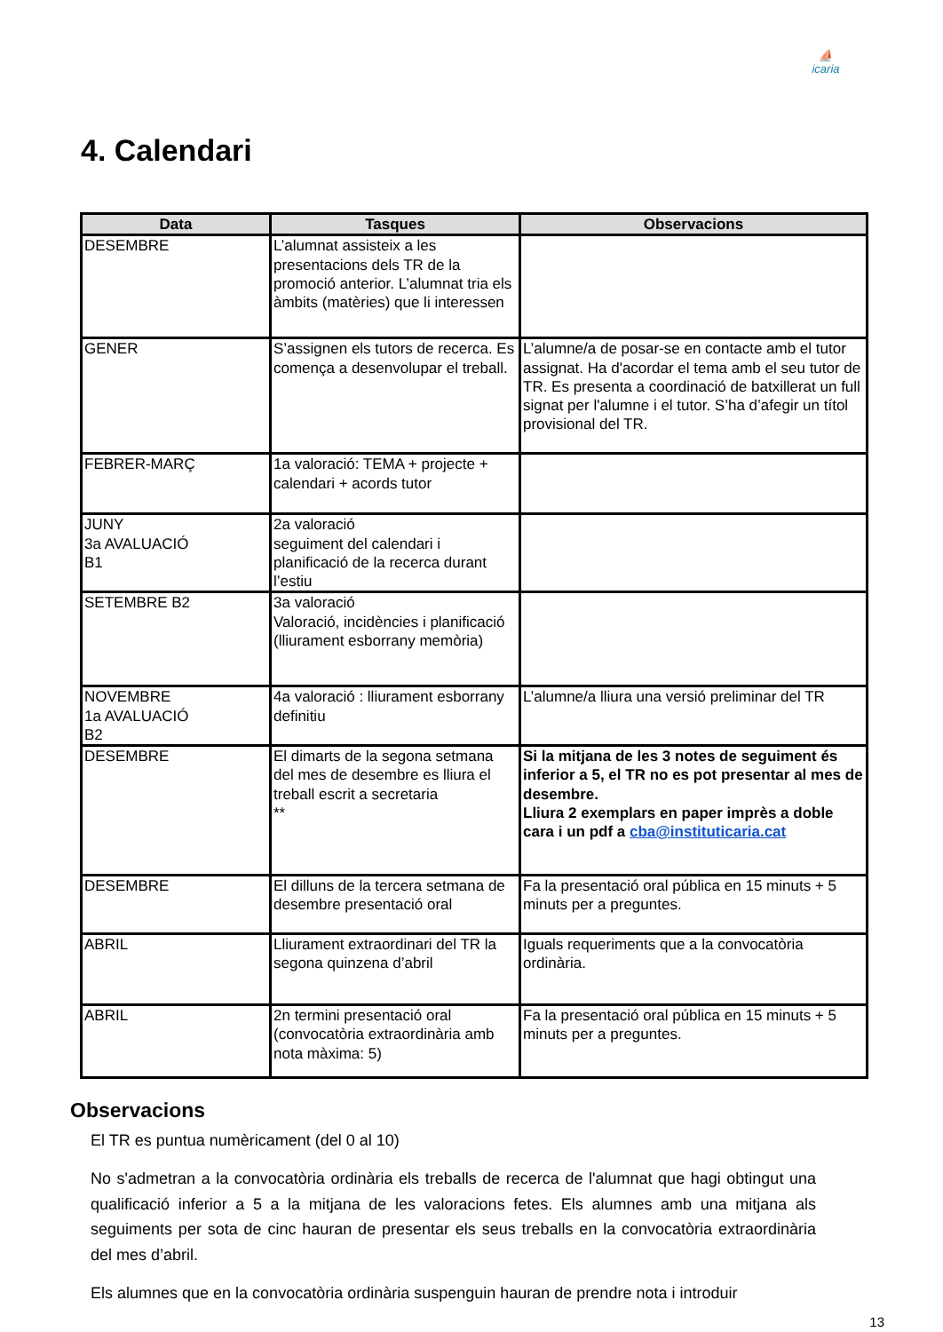⛵
icaria
4. Calendari
| Data | Tasques | Observacions |
| --- | --- | --- |
| DESEMBRE | L’alumnat assisteix a les presentacions dels TR de la promoció anterior. L’alumnat tria els àmbits (matèries) que li interessen | |
| GENER | S’assignen els tutors de recerca. Es comença a desenvolupar el treball. | L’alumne/a de posar-se en contacte amb el tutor assignat. Ha d'acordar el tema amb el seu tutor de TR. Es presenta a coordinació de batxillerat un full signat per l'alumne i el tutor. S’ha d’afegir un títol provisional del TR. |
| FEBRER-MARÇ | 1a valoració: TEMA + projecte + calendari + acords tutor | |
| JUNY 3a AVALUACIÓ B1 | 2a valoració seguiment del calendari i planificació de la recerca durant l’estiu | |
| SETEMBRE B2 | 3a valoració Valoració, incidències i planificació (lliurament esborrany memòria) | |
| NOVEMBRE 1a AVALUACIÓ B2 | 4a valoració : lliurament esborrany definitiu | L’alumne/a lliura una versió preliminar del TR |
| DESEMBRE | El dimarts de la segona setmana del mes de desembre es lliura el treball escrit a secretaria ** | Si la mitjana de les 3 notes de seguiment és inferior a 5, el TR no es pot presentar al mes de desembre. Lliura 2 exemplars en paper imprès a doble cara i un pdf a cba@instituticaria.cat |
| DESEMBRE | El dilluns de la tercera setmana de desembre presentació oral | Fa la presentació oral pública en 15 minuts + 5 minuts per a preguntes. |
| ABRIL | Lliurament extraordinari del TR la segona quinzena d’abril | Iguals requeriments que a la convocatòria ordinària. |
| ABRIL | 2n termini presentació oral (convocatòria extraordinària amb nota màxima: 5) | Fa la presentació oral pública en 15 minuts + 5 minuts per a preguntes. |
Observacions
El TR es puntua numèricament (del 0 al 10)
No s'admetran a la convocatòria ordinària els treballs de recerca de l'alumnat que hagi obtingut una qualificació inferior a 5 a la mitjana de les valoracions fetes. Els alumnes amb una mitjana als seguiments per sota de cinc hauran de presentar els seus treballs en la convocatòria extraordinària del mes d’abril.
Els alumnes que en la convocatòria ordinària suspenguin hauran de prendre nota i introduir
13